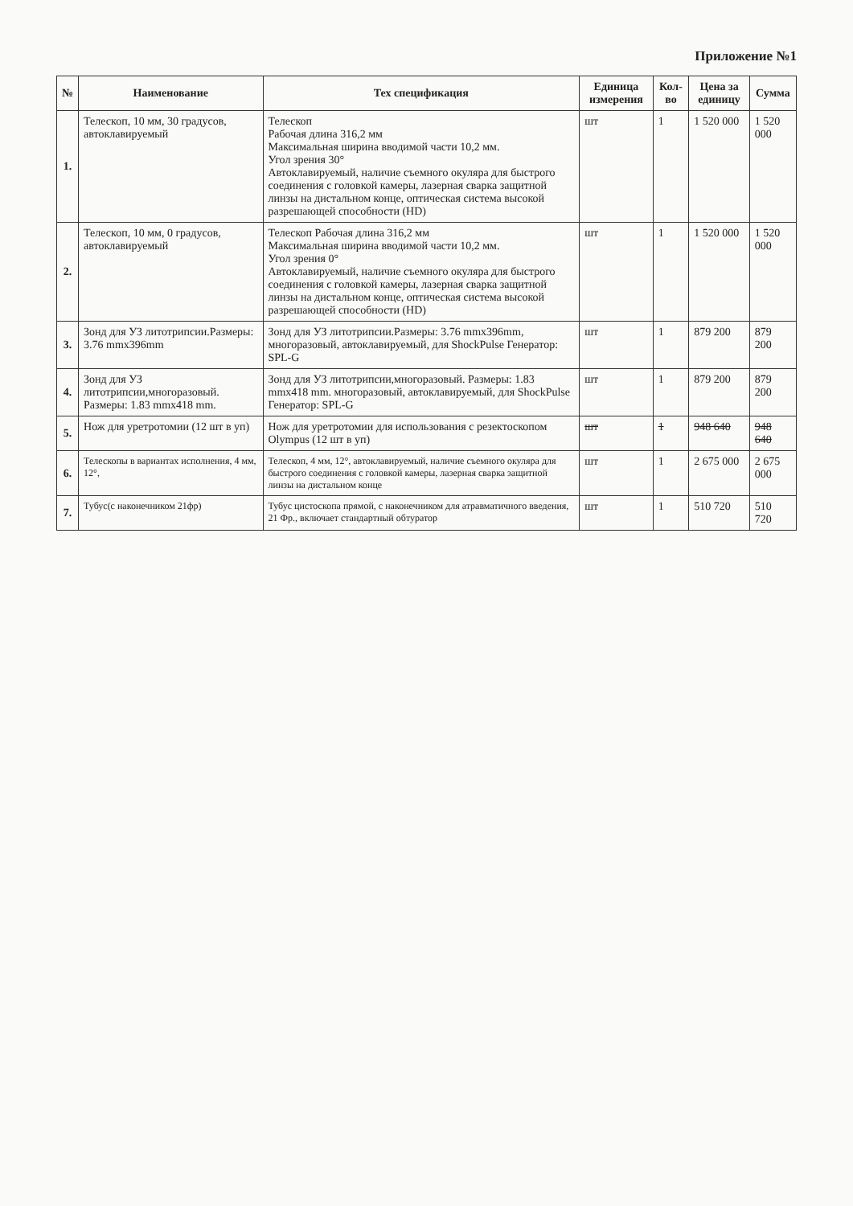Приложение №1
| № | Наименование | Тех спецификация | Единица измерения | Кол-во | Цена за единицу | Сумма |
| --- | --- | --- | --- | --- | --- | --- |
| 1. | Телескоп, 10 мм, 30 градусов, автоклавируемый | Телескоп Рабочая длина 316,2 мм Максимальная ширина вводимой части 10,2 мм. Угол зрения 30° Автоклавируемый, наличие съемного окуляра для быстрого соединения с головкой камеры, лазерная сварка защитной линзы на дистальном конце, оптическая система высокой разрешающей способности (HD) | шт | 1 | 1 520 000 | 1 520 000 |
| 2. | Телескоп, 10 мм, 0 градусов, автоклавируемый | Телескоп Рабочая длина 316,2 мм Максимальная ширина вводимой части 10,2 мм. Угол зрения 0° Автоклавируемый, наличие съемного окуляра для быстрого соединения с головкой камеры, лазерная сварка защитной линзы на дистальном конце, оптическая система высокой разрешающей способности (HD) | шт | 1 | 1 520 000 | 1 520 000 |
| 3. | Зонд для УЗ литотрипсии.Размеры: 3.76 mmx396mm | Зонд для УЗ литотрипсии.Размеры: 3.76 mmx396mm, многоразовый, автоклавируемый, для ShockPulse Генератор: SPL-G | шт | 1 | 879 200 | 879 200 |
| 4. | Зонд для УЗ литотрипсии,многоразовый. Размеры: 1.83 mmx418 mm. | Зонд для УЗ литотрипсии,многоразовый. Размеры: 1.83 mmx418 mm. многоразовый, автоклавируемый, для ShockPulse Генератор: SPL-G | шт | 1 | 879 200 | 879 200 |
| 5. | Нож для уретротомии (12 шт в уп) | Нож для уретротомии для использования с резектоскопом Olympus (12 шт в уп) | шт | 1 | 948 640 | 948 640 |
| 6. | Телескопы в вариантах исполнения, 4 мм, 12°, | Телескоп, 4 мм, 12°, автоклавируемый, наличие съемного окуляра для быстрого соединения с головкой камеры, лазерная сварка защитной линзы на дистальном конце | шт | 1 | 2 675 000 | 2 675 000 |
| 7. | Тубус(с наконечником 21фр) | Тубус цистоскопа прямой, с наконечником для атравматичного введения, 21 Фр., включает стандартный обтуратор | шт | 1 | 510 720 | 510 720 |